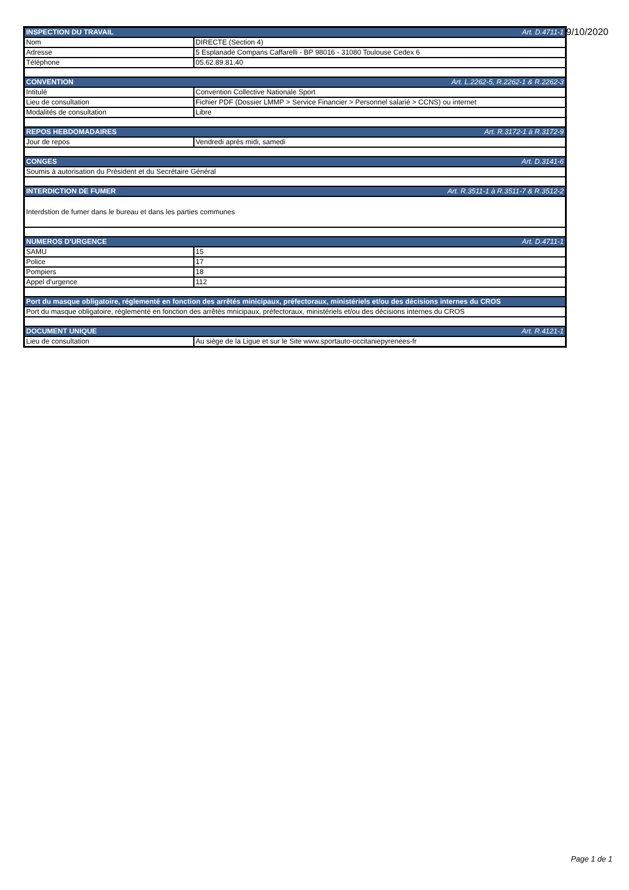9/10/2020
| INSPECTION DU TRAVAIL Art. D.4711-1 | |
| Nom | DIRECTE (Section 4) |
| Adresse | 5 Esplanade Compans Caffarelli - BP 98016 - 31080 Toulouse Cedex 6 |
| Téléphone | 05.62.89.81.40 |
| CONVENTION Art. L.2262-5, R.2262-1 & R.2262-3 | |
| Intitulé | Convention Collective Nationale Sport |
| Lieu de consultation | Fichier PDF (Dossier LMMP > Service Financier > Personnel salarié > CCNS) ou internet |
| Modalités de consultation | Libre |
| REPOS HEBDOMADAIRES Art. R.3172-1 à R.3172-9 | |
| Jour de repos | Vendredi après midi, samedi |
| CONGES Art. D.3141-6 | |
| Soumis à autorisation du Président et du Secrétaire Général | |
| INTERDICTION DE FUMER Art. R.3511-1 à R.3511-7 & R.3512-2 | |
| Interdstion de fumer dans le bureau et dans les parties communes | |
| NUMEROS D'URGENCE Art. D.4711-1 | |
| SAMU | 15 |
| Police | 17 |
| Pompiers | 18 |
| Appel d'urgence | 112 |
| Port du masque obligatoire, réglementé en fonction des arrêtés minicipaux, préfectoraux, ministériels et/ou des décisions internes du CROS | |
| Port du masque obligatoire, réglementé en fonction des arrêtés mnicipaux, préfectoraux, ministériels et/ou des décisions internes du CROS | |
| DOCUMENT UNIQUE Art. R.4121-1 | |
| Lieu de consultation | Au siège de la Ligue et sur le Site www.sportauto-occitaniepyrenees-fr |
Page 1 de 1